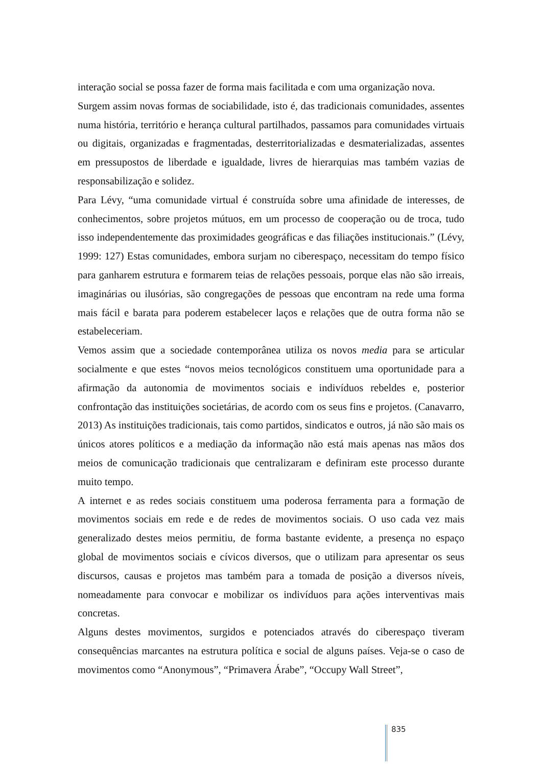interação social se possa fazer de forma mais facilitada e com uma organização nova.
Surgem assim novas formas de sociabilidade, isto é, das tradicionais comunidades, assentes numa história, território e herança cultural partilhados, passamos para comunidades virtuais ou digitais, organizadas e fragmentadas, desterritorializadas e desmaterializadas, assentes em pressupostos de liberdade e igualdade, livres de hierarquias mas também vazias de responsabilização e solidez.
Para Lévy, “uma comunidade virtual é construída sobre uma afinidade de interesses, de conhecimentos, sobre projetos mútuos, em um processo de cooperação ou de troca, tudo isso independentemente das proximidades geográficas e das filiações institucionais.” (Lévy, 1999: 127) Estas comunidades, embora surjam no ciberespaço, necessitam do tempo físico para ganharem estrutura e formarem teias de relações pessoais, porque elas não são irreais, imaginárias ou ilusórias, são congregações de pessoas que encontram na rede uma forma mais fácil e barata para poderem estabelecer laços e relações que de outra forma não se estabeleceriam.
Vemos assim que a sociedade contemporânea utiliza os novos media para se articular socialmente e que estes “novos meios tecnológicos constituem uma oportunidade para a afirmação da autonomia de movimentos sociais e indivíduos rebeldes e, posterior confrontação das instituições societárias, de acordo com os seus fins e projetos. (Canavarro, 2013) As instituições tradicionais, tais como partidos, sindicatos e outros, já não são mais os únicos atores políticos e a mediação da informação não está mais apenas nas mãos dos meios de comunicação tradicionais que centralizaram e definiram este processo durante muito tempo.
A internet e as redes sociais constituem uma poderosa ferramenta para a formação de movimentos sociais em rede e de redes de movimentos sociais. O uso cada vez mais generalizado destes meios permitiu, de forma bastante evidente, a presença no espaço global de movimentos sociais e cívicos diversos, que o utilizam para apresentar os seus discursos, causas e projetos mas também para a tomada de posição a diversos níveis, nomeadamente para convocar e mobilizar os indivíduos para ações interventivas mais concretas.
Alguns destes movimentos, surgidos e potenciados através do ciberespaço tiveram consequências marcantes na estrutura política e social de alguns países. Veja-se o caso de movimentos como “Anonymous”, “Primavera Árabe”, “Occupy Wall Street”,
835